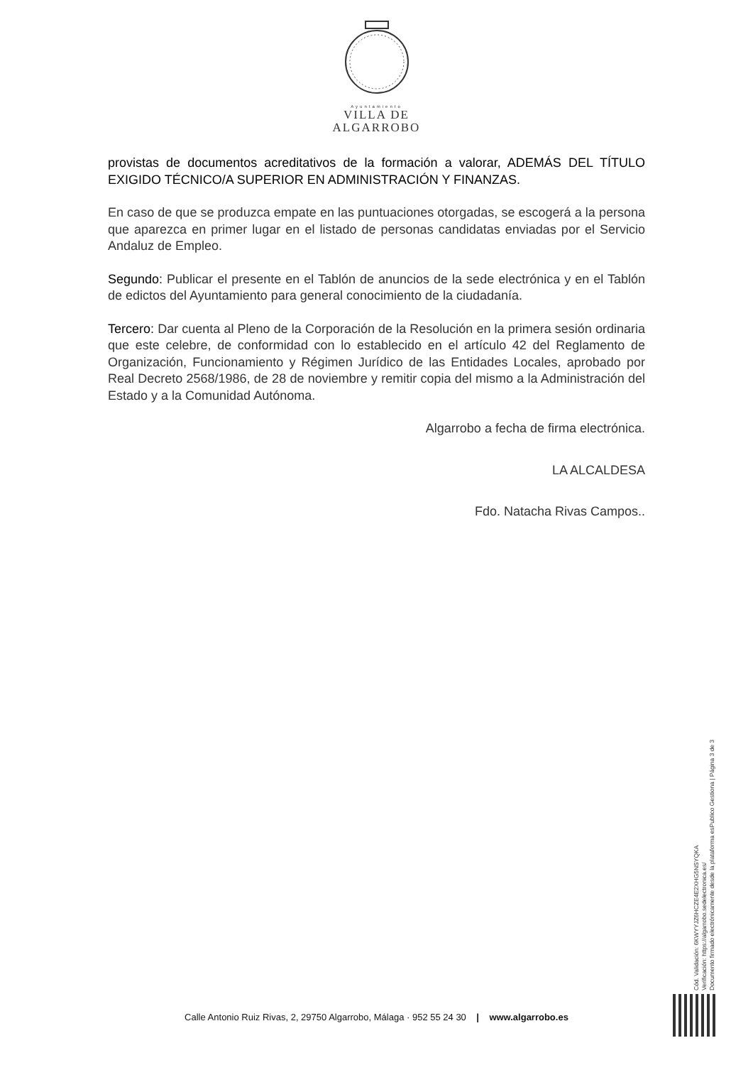Ayuntamiento
VILLA DE
ALGARROBO
provistas de documentos acreditativos de la formación a valorar, ADEMÁS DEL TÍTULO EXIGIDO TÉCNICO/A SUPERIOR EN ADMINISTRACIÓN Y FINANZAS.
En caso de que se produzca empate en las puntuaciones otorgadas, se escogerá a la persona que aparezca en primer lugar en el listado de personas candidatas enviadas por el Servicio Andaluz de Empleo.
Segundo: Publicar el presente en el Tablón de anuncios de la sede electrónica y en el Tablón de edictos del Ayuntamiento para general conocimiento de la ciudadanía.
Tercero: Dar cuenta al Pleno de la Corporación de la Resolución en la primera sesión ordinaria que este celebre, de conformidad con lo establecido en el artículo 42 del Reglamento de Organización, Funcionamiento y Régimen Jurídico de las Entidades Locales, aprobado por Real Decreto 2568/1986, de 28 de noviembre y remitir copia del mismo a la Administración del Estado y a la Comunidad Autónoma.
Algarrobo a fecha de firma electrónica.
LA ALCALDESA
Fdo. Natacha Rivas Campos..
Cód. Validación: 6KWYYJZ6HCZE4E2XHG5NSYQKA
Verificación: https://algarrobo.sedelectronica.es/
Documento firmado electrónicamente desde la plataforma esPublico Gestiona | Página 3 de 3
Calle Antonio Ruiz Rivas, 2, 29750 Algarrobo, Málaga · 952 55 24 30 | www.algarrobo.es